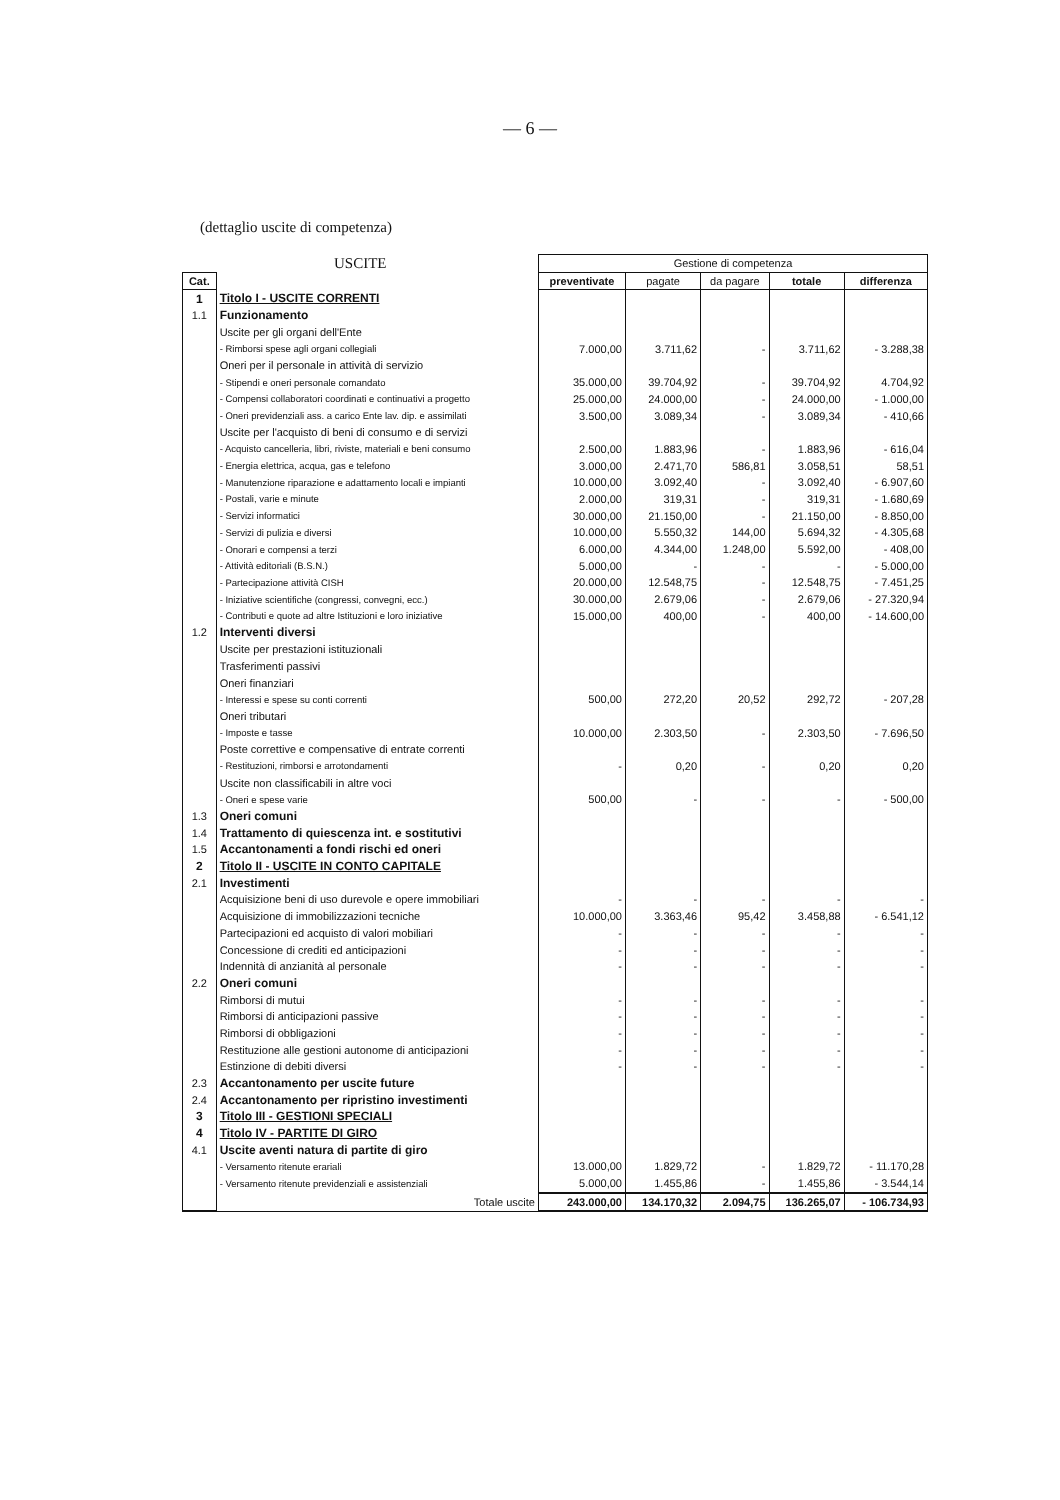— 6 —
(dettaglio uscite di competenza)
| USCITE | | Gestione di competenza | | | | |
| --- | --- | --- | --- | --- | --- | --- |
| Cat. | | preventivate | pagate | da pagare | totale | differenza |
| 1 | Titolo I - USCITE CORRENTI | | | | | |
| 1.1 | Funzionamento | | | | | |
| | Uscite per gli organi dell'Ente | | | | | |
| | - Rimborsi spese agli organi collegiali | 7.000,00 | 3.711,62 | - | 3.711,62 | - 3.288,38 |
| | Oneri per il personale in attività di servizio | | | | | |
| | - Stipendi e oneri personale comandato | 35.000,00 | 39.704,92 | - | 39.704,92 | 4.704,92 |
| | - Compensi collaboratori coordinati e continuativi a progetto | 25.000,00 | 24.000,00 | - | 24.000,00 | - 1.000,00 |
| | - Oneri previdenziali ass. a carico Ente lav. dip. e assimilati | 3.500,00 | 3.089,34 | - | 3.089,34 | - 410,66 |
| | Uscite per l'acquisto di beni di consumo e di servizi | | | | | |
| | - Acquisto cancelleria, libri, riviste, materiali e beni consumo | 2.500,00 | 1.883,96 | - | 1.883,96 | - 616,04 |
| | - Energia elettrica, acqua, gas e telefono | 3.000,00 | 2.471,70 | 586,81 | 3.058,51 | 58,51 |
| | - Manutenzione riparazione e adattamento locali e impianti | 10.000,00 | 3.092,40 | - | 3.092,40 | - 6.907,60 |
| | - Postali, varie e minute | 2.000,00 | 319,31 | - | 319,31 | - 1.680,69 |
| | - Servizi informatici | 30.000,00 | 21.150,00 | - | 21.150,00 | - 8.850,00 |
| | - Servizi di pulizia e diversi | 10.000,00 | 5.550,32 | 144,00 | 5.694,32 | - 4.305,68 |
| | - Onorari e compensi a terzi | 6.000,00 | 4.344,00 | 1.248,00 | 5.592,00 | - 408,00 |
| | - Attività editoriali (B.S.N.) | 5.000,00 | - | - | - | - 5.000,00 |
| | - Partecipazione attività CISH | 20.000,00 | 12.548,75 | - | 12.548,75 | - 7.451,25 |
| | - Iniziative scientifiche (congressi, convegni, ecc.) | 30.000,00 | 2.679,06 | - | 2.679,06 | - 27.320,94 |
| | - Contributi e quote ad altre Istituzioni e loro iniziative | 15.000,00 | 400,00 | - | 400,00 | - 14.600,00 |
| 1.2 | Interventi diversi | | | | | |
| | Uscite per prestazioni istituzionali | | | | | |
| | Trasferimenti passivi | | | | | |
| | Oneri finanziari | | | | | |
| | - Interessi e spese su conti correnti | 500,00 | 272,20 | 20,52 | 292,72 | - 207,28 |
| | Oneri tributari | | | | | |
| | - Imposte e tasse | 10.000,00 | 2.303,50 | - | 2.303,50 | - 7.696,50 |
| | Poste correttive e compensative di entrate correnti | | | | | |
| | - Restituzioni, rimborsi e arrotondamenti | - | 0,20 | - | 0,20 | 0,20 |
| | Uscite non classificabili in altre voci | | | | | |
| | - Oneri e spese varie | 500,00 | - | - | - | - 500,00 |
| 1.3 | Oneri comuni | | | | | |
| 1.4 | Trattamento di quiescenza int. e sostitutivi | | | | | |
| 1.5 | Accantonamenti a fondi rischi ed oneri | | | | | |
| 2 | Titolo II - USCITE IN CONTO CAPITALE | | | | | |
| 2.1 | Investimenti | | | | | |
| | Acquisizione beni di uso durevole e opere immobiliari | - | - | - | - | - |
| | Acquisizione di immobilizzazioni tecniche | 10.000,00 | 3.363,46 | 95,42 | 3.458,88 | - 6.541,12 |
| | Partecipazioni ed acquisto di valori mobiliari | - | - | - | - | - |
| | Concessione di crediti ed anticipazioni | - | - | - | - | - |
| | Indennità di anzianità al personale | - | - | - | - | - |
| 2.2 | Oneri comuni | | | | | |
| | Rimborsi di mutui | - | - | - | - | - |
| | Rimborsi di anticipazioni passive | - | - | - | - | - |
| | Rimborsi di obbligazioni | - | - | - | - | - |
| | Restituzione alle gestioni autonome di anticipazioni | - | - | - | - | - |
| | Estinzione di debiti diversi | - | - | - | - | - |
| 2.3 | Accantonamento per uscite future | | | | | |
| 2.4 | Accantonamento per ripristino investimenti | | | | | |
| 3 | Titolo III - GESTIONI SPECIALI | | | | | |
| 4 | Titolo IV - PARTITE DI GIRO | | | | | |
| 4.1 | Uscite aventi natura di partite di giro | | | | | |
| | - Versamento ritenute erariali | 13.000,00 | 1.829,72 | - | 1.829,72 | - 11.170,28 |
| | - Versamento ritenute previdenziali e assistenziali | 5.000,00 | 1.455,86 | - | 1.455,86 | - 3.544,14 |
| | Totale uscite | 243.000,00 | 134.170,32 | 2.094,75 | 136.265,07 | - 106.734,93 |